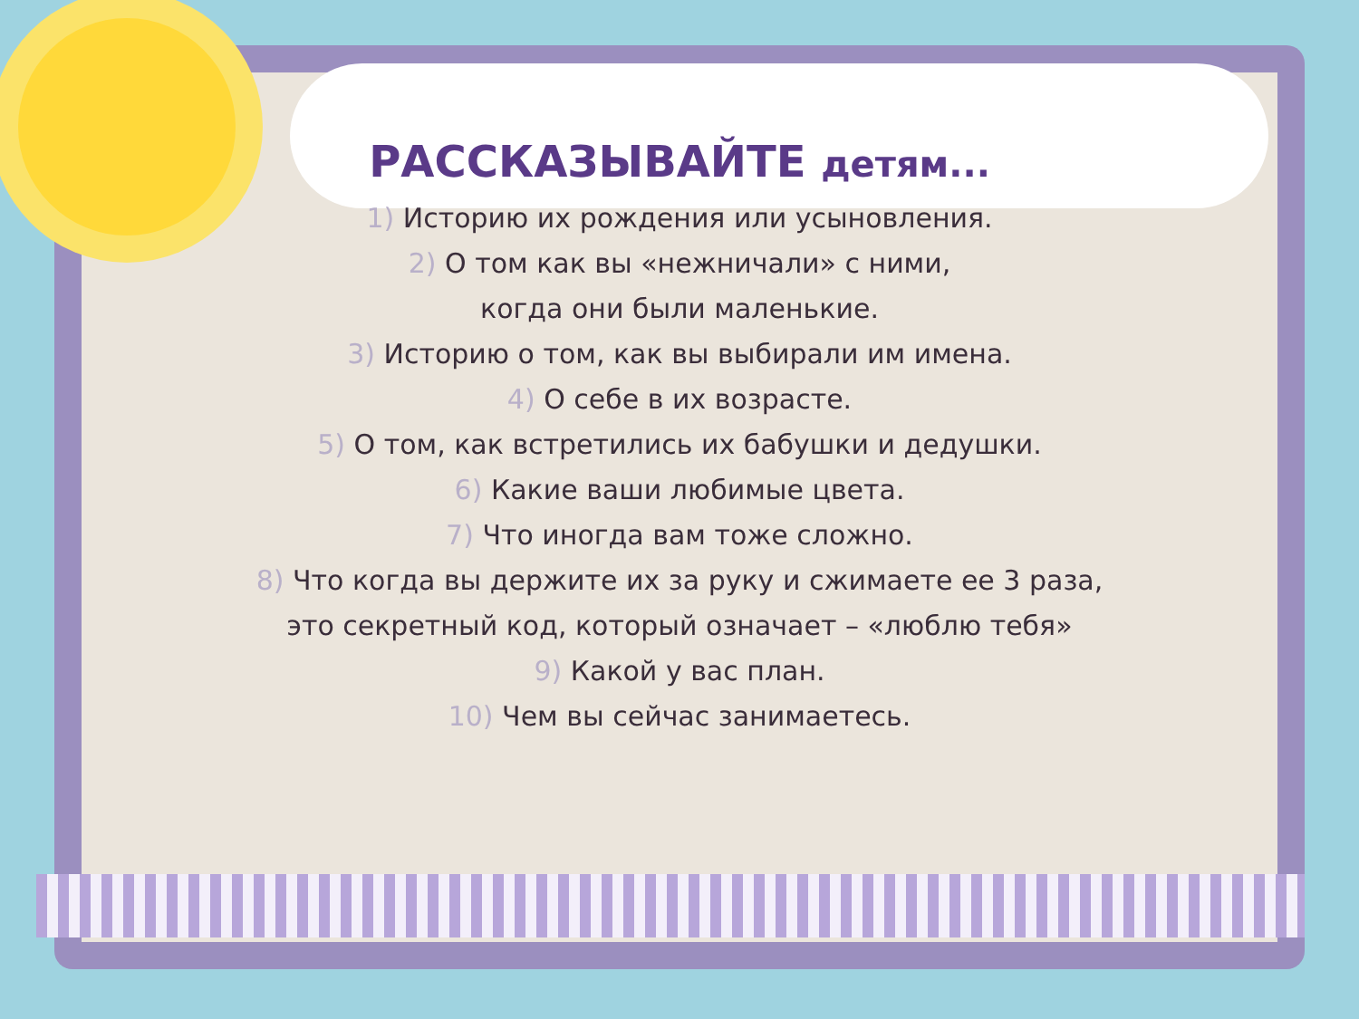РАССКАЗЫВАЙТЕ детям...
1) Историю их рождения или усыновления.
2) О том как вы «нежничали» с ними,
когда они были маленькие.
3) Историю о том, как вы выбирали им имена.
4) О себе в их возрасте.
5) О том, как встретились их бабушки и дедушки.
6) Какие ваши любимые цвета.
7) Что иногда вам тоже сложно.
8) Что когда вы держите их за руку и сжимаете ее 3 раза,
это секретный код, который означает – «люблю тебя»
9) Какой у вас план.
10) Чем вы сейчас занимаетесь.